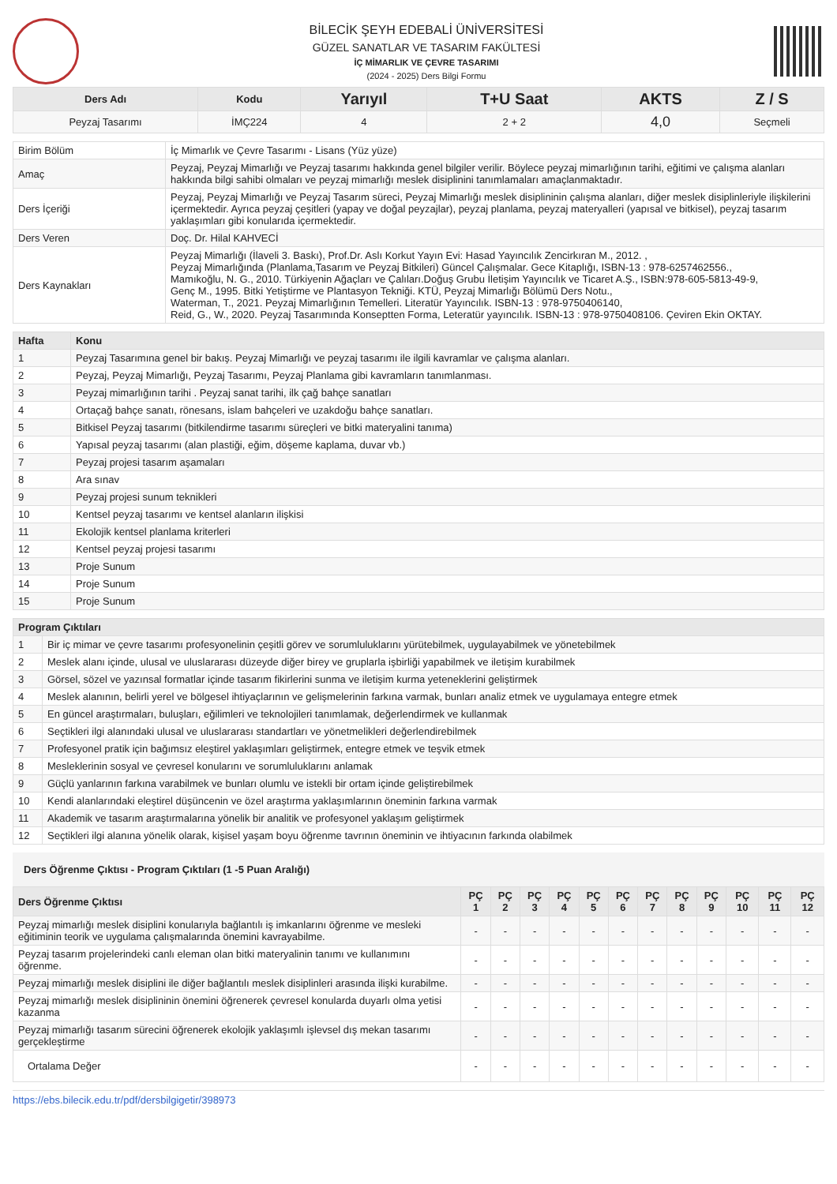BİLECİK ŞEYH EDEBALİ ÜNİVERSİTESİ
GÜZEL SANATLAR VE TASARIM FAKÜLTESİ
İÇ MİMARLIK VE ÇEVRE TASARIMI
(2024 - 2025) Ders Bilgi Formu
| Ders Adı | Kodu | Yarıyıl | T+U Saat | AKTS | Z / S |
| --- | --- | --- | --- | --- | --- |
| Peyzaj Tasarımı | İMÇ224 | 4 | 2 + 2 | 4,0 | Seçmeli |
| Birim Bölüm | İç Mimarlık ve Çevre Tasarımı - Lisans (Yüz yüze) |
| Amaç | Peyzaj, Peyzaj Mimarlığı ve Peyzaj tasarımı hakkında genel bilgiler verilir. Böylece peyzaj mimarlığının tarihi, eğitimi ve çalışma alanları hakkında bilgi sahibi olmaları ve peyzaj mimarlığı meslek disiplinini tanımlamaları amaçlanmaktadır. |
| Ders İçeriği | Peyzaj, Peyzaj Mimarlığı ve Peyzaj Tasarım süreci, Peyzaj Mimarlığı meslek disiplininin çalışma alanları, diğer meslek disiplinleriyle ilişkilerini içermektedir. Ayrıca peyzaj çeşitleri (yapay ve doğal peyzajlar), peyzaj planlama, peyzaj materyalleri (yapısal ve bitkisel), peyzaj tasarım yaklaşımları gibi konularıda içermektedir. |
| Ders Veren | Doç. Dr. Hilal KAHVECİ |
| Ders Kaynakları | Peyzaj Mimarlığı (İlaveli 3. Baskı), Prof.Dr. Aslı Korkut Yayın Evi: Hasad Yayıncılık Zencirkıran M., 2012. , Peyzaj Mimarlığında (Planlama,Tasarım ve Peyzaj Bitkileri) Güncel Çalışmalar. Gece Kitaplığı, ISBN-13 : 978-6257462556., Mamıkoğlu, N. G., 2010. Türkiyenin Ağaçları ve Çalıları.Doğuş Grubu İletişim Yayıncılık ve Ticaret A.Ş., ISBN:978-605-5813-49-9, Genç M., 1995. Bitki Yetiştirme ve Plantasyon Tekniği. KTÜ, Peyzaj Mimarlığı Bölümü Ders Notu., Waterman, T., 2021. Peyzaj Mimarlığının Temelleri. Literatür Yayıncılık. ISBN-13 : 978-9750406140, Reid, G., W., 2020. Peyzaj Tasarımında Konseptten Forma, Leteratür yayıncılık. ISBN-13 : 978-9750408106. Çeviren Ekin OKTAY. |
| Hafta | Konu |
| --- | --- |
| 1 | Peyzaj Tasarımına genel bir bakış. Peyzaj Mimarlığı ve peyzaj tasarımı ile ilgili kavramlar ve çalışma alanları. |
| 2 | Peyzaj, Peyzaj Mimarlığı, Peyzaj Tasarımı, Peyzaj Planlama gibi kavramların tanımlanması. |
| 3 | Peyzaj mimarlığının tarihi . Peyzaj sanat tarihi, ilk çağ bahçe sanatları |
| 4 | Ortaçağ bahçe sanatı, rönesans, islam bahçeleri ve uzakdoğu bahçe sanatları. |
| 5 | Bitkisel Peyzaj tasarımı (bitkilendirme tasarımı süreçleri ve bitki materyalini tanıma) |
| 6 | Yapısal peyzaj tasarımı (alan plastiği, eğim, döşeme kaplama, duvar vb.) |
| 7 | Peyzaj projesi tasarım aşamaları |
| 8 | Ara sınav |
| 9 | Peyzaj projesi sunum teknikleri |
| 10 | Kentsel peyzaj tasarımı ve kentsel alanların ilişkisi |
| 11 | Ekolojik kentsel planlama kriterleri |
| 12 | Kentsel peyzaj projesi tasarımı |
| 13 | Proje Sunum |
| 14 | Proje Sunum |
| 15 | Proje Sunum |
| Program Çıktıları | |
| --- | --- |
| 1 | Bir iç mimar ve çevre tasarımı profesyonelinin çeşitli görev ve sorumluluklarını yürütebilmek, uygulayabilmek ve yönetebilmek |
| 2 | Meslek alanı içinde, ulusal ve uluslararası düzeyde diğer birey ve gruplarla işbirliği yapabilmek ve iletişim kurabilmek |
| 3 | Görsel, sözel ve yazınsal formatlar içinde tasarım fikirlerini sunma ve iletişim kurma yeteneklerini geliştirmek |
| 4 | Meslek alanının, belirli yerel ve bölgesel ihtiyaçlarının ve gelişmelerinin farkına varmak, bunları analiz etmek ve uygulamaya entegre etmek |
| 5 | En güncel araştırmaları, buluşları, eğilimleri ve teknolojileri tanımlamak, değerlendirmek ve kullanmak |
| 6 | Seçtikleri ilgi alanındaki ulusal ve uluslararası standartları ve yönetmelikleri değerlendirebilmek |
| 7 | Profesyonel pratik için bağımsız eleştirel yaklaşımları geliştirmek, entegre etmek ve teşvik etmek |
| 8 | Mesleklerinin sosyal ve çevresel konularını ve sorumluluklarını anlamak |
| 9 | Güçlü yanlarının farkına varabilmek ve bunları olumlu ve istekli bir ortam içinde geliştirebilmek |
| 10 | Kendi alanlarındaki eleştirel düşüncenin ve özel araştırma yaklaşımlarının öneminin farkına varmak |
| 11 | Akademik ve tasarım araştırmalarına yönelik bir analitik ve profesyonel yaklaşım geliştirmek |
| 12 | Seçtikleri ilgi alanına yönelik olarak, kişisel yaşam boyu öğrenme tavrının öneminin ve ihtiyacının farkında olabilmek |
Ders Öğrenme Çıktısı - Program Çıktıları (1 -5 Puan Aralığı)
| Ders Öğrenme Çıktısı | PÇ 1 | PÇ 2 | PÇ 3 | PÇ 4 | PÇ 5 | PÇ 6 | PÇ 7 | PÇ 8 | PÇ 9 | PÇ 10 | PÇ 11 | PÇ 12 |
| --- | --- | --- | --- | --- | --- | --- | --- | --- | --- | --- | --- | --- |
| Peyzaj mimarlığı meslek disiplini konularıyla bağlantılı iş imkanlarını öğrenme ve mesleki eğitiminin teorik ve uygulama çalışmalarında önemini kavrayabilme. | - | - | - | - | - | - | - | - | - | - | - | - |
| Peyzaj tasarım projelerindeki canlı eleman olan bitki materyalinin tanımı ve kullanımını öğrenme. | - | - | - | - | - | - | - | - | - | - | - | - |
| Peyzaj mimarlığı meslek disiplini ile diğer bağlantılı meslek disiplinleri arasında ilişki kurabilme. | - | - | - | - | - | - | - | - | - | - | - | - |
| Peyzaj mimarlığı meslek disiplininin önemini öğrenerek çevresel konularda duyarlı olma yetisi kazanma | - | - | - | - | - | - | - | - | - | - | - | - |
| Peyzaj mimarlığı tasarım sürecini öğrenerek ekolojik yaklaşımlı işlevsel dış mekan tasarımı gerçekleştirme | - | - | - | - | - | - | - | - | - | - | - | - |
| Ortalama Değer | - | - | - | - | - | - | - | - | - | - | - | - |
https://ebs.bilecik.edu.tr/pdf/dersbilgigetir/398973